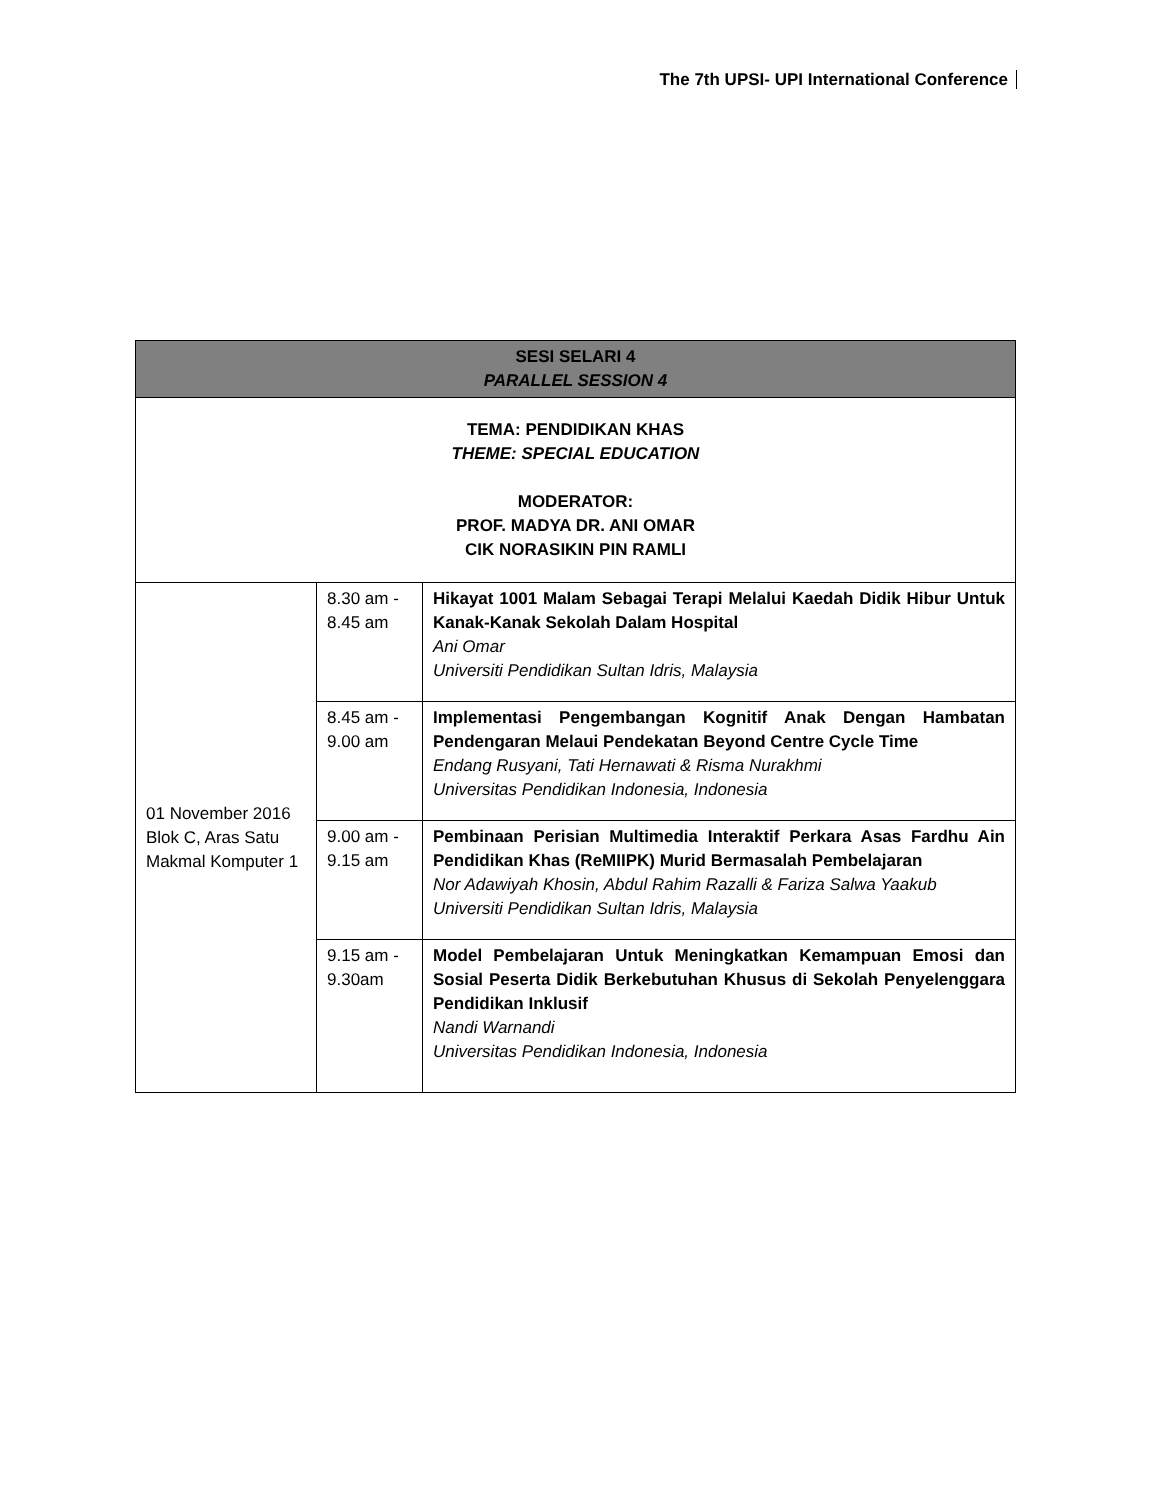The 7th UPSI- UPI International Conference
| SESI SELARI 4 PARALLEL SESSION 4 | | |
| --- | --- | --- |
| TEMA: PENDIDIKAN KHAS THEME: SPECIAL EDUCATION MODERATOR: PROF. MADYA DR. ANI OMAR CIK NORASIKIN PIN RAMLI | | |
| 01 November 2016 Blok C, Aras Satu Makmal Komputer 1 | 8.30 am - 8.45 am | Hikayat 1001 Malam Sebagai Terapi Melalui Kaedah Didik Hibur Untuk Kanak-Kanak Sekolah Dalam Hospital Ani Omar Universiti Pendidikan Sultan Idris, Malaysia |
| | 8.45 am - 9.00 am | Implementasi Pengembangan Kognitif Anak Dengan Hambatan Pendengaran Melaui Pendekatan Beyond Centre Cycle Time Endang Rusyani, Tati Hernawati & Risma Nurakhmi Universitas Pendidikan Indonesia, Indonesia |
| | 9.00 am - 9.15 am | Pembinaan Perisian Multimedia Interaktif Perkara Asas Fardhu Ain Pendidikan Khas (ReMIIPK) Murid Bermasalah Pembelajaran Nor Adawiyah Khosin, Abdul Rahim Razalli & Fariza Salwa Yaakub Universiti Pendidikan Sultan Idris, Malaysia |
| | 9.15 am - 9.30am | Model Pembelajaran Untuk Meningkatkan Kemampuan Emosi dan Sosial Peserta Didik Berkebutuhan Khusus di Sekolah Penyelenggara Pendidikan Inklusif Nandi Warnandi Universitas Pendidikan Indonesia, Indonesia |